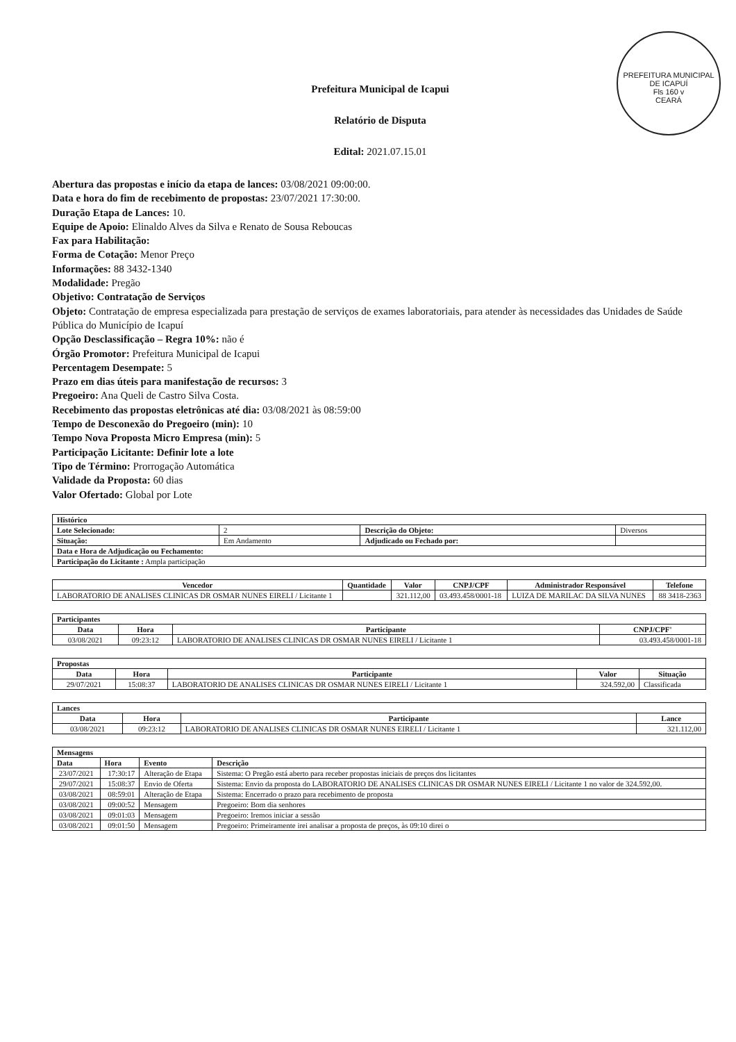PREFEITURA MUNICIPAL DE ICAPUÍ
Fls 160 v
CEARÁ
Prefeitura Municipal de Icapui
Relatório de Disputa
Edital: 2021.07.15.01
Abertura das propostas e início da etapa de lances: 03/08/2021 09:00:00.
Data e hora do fim de recebimento de propostas: 23/07/2021 17:30:00.
Duração Etapa de Lances: 10.
Equipe de Apoio: Elinaldo Alves da Silva e Renato de Sousa Reboucas
Fax para Habilitação:
Forma de Cotação: Menor Preço
Informações: 88 3432-1340
Modalidade: Pregão
Objetivo: Contratação de Serviços
Objeto: Contratação de empresa especializada para prestação de serviços de exames laboratoriais, para atender às necessidades das Unidades de Saúde Pública do Município de Icapuí
Opção Desclassificação – Regra 10%: não é
Órgão Promotor: Prefeitura Municipal de Icapui
Percentagem Desempate: 5
Prazo em dias úteis para manifestação de recursos: 3
Pregoeiro: Ana Queli de Castro Silva Costa.
Recebimento das propostas eletrônicas até dia: 03/08/2021 às 08:59:00
Tempo de Desconexão do Pregoeiro (min): 10
Tempo Nova Proposta Micro Empresa (min): 5
Participação Licitante: Definir lote a lote
Tipo de Término: Prorrogação Automática
Validade da Proposta: 60 dias
Valor Ofertado: Global por Lote
| Histórico | | | |
| --- | --- | --- | --- |
| Lote Selecionado: | 2 | Descrição do Objeto: | Diversos |
| Situação: | Em Andamento | Adjudicado ou Fechado por: | |
| Data e Hora de Adjudicação ou Fechamento: | | | |
| Participação do Licitante : Ampla participação | | | |
| Vencedor | Quantidade | Valor | CNPJ/CPF | Administrador Responsável | Telefone |
| --- | --- | --- | --- | --- | --- |
| LABORATORIO DE ANALISES CLINICAS DR OSMAR NUNES EIRELI / Licitante 1 | | 321.112,00 | 03.493.458/0001-18 | LUIZA DE MARILAC DA SILVA NUNES | 88 3418-2363 |
| Participantes | | | |
| --- | --- | --- | --- |
| Data | Hora | Participante | CNPJ/CPF' |
| 03/08/2021 | 09:23:12 | LABORATORIO DE ANALISES CLINICAS DR OSMAR NUNES EIRELI / Licitante 1 | 03.493.458/0001-18 |
| Propostas | | | | |
| --- | --- | --- | --- | --- |
| Data | Hora | Participante | Valor | Situação |
| 29/07/2021 | 15:08:37 | LABORATORIO DE ANALISES CLINICAS DR OSMAR NUNES EIRELI / Licitante 1 | 324.592,00 | Classificada |
| Lances | | | |
| --- | --- | --- | --- |
| Data | Hora | Participante | Lance |
| 03/08/2021 | 09:23:12 | LABORATORIO DE ANALISES CLINICAS DR OSMAR NUNES EIRELI / Licitante 1 | 321.112,00 |
| Mensagens | | | |
| --- | --- | --- | --- |
| Data | Hora | Evento | Descrição |
| 23/07/2021 | 17:30:17 | Alteração de Etapa | Sistema: O Pregão está aberto para receber propostas iniciais de preços dos licitantes |
| 29/07/2021 | 15:08:37 | Envio de Oferta | Sistema: Envio da proposta do LABORATORIO DE ANALISES CLINICAS DR OSMAR NUNES EIRELI / Licitante 1 no valor de 324.592,00. |
| 03/08/2021 | 08:59:01 | Alteração de Etapa | Sistema: Encerrado o prazo para recebimento de proposta |
| 03/08/2021 | 09:00:52 | Mensagem | Pregoeiro: Bom dia senhores |
| 03/08/2021 | 09:01:03 | Mensagem | Pregoeiro: Iremos iniciar a sessão |
| 03/08/2021 | 09:01:50 | Mensagem | Pregoeiro: Primeiramente irei analisar a proposta de preços, às 09:10 direi o |